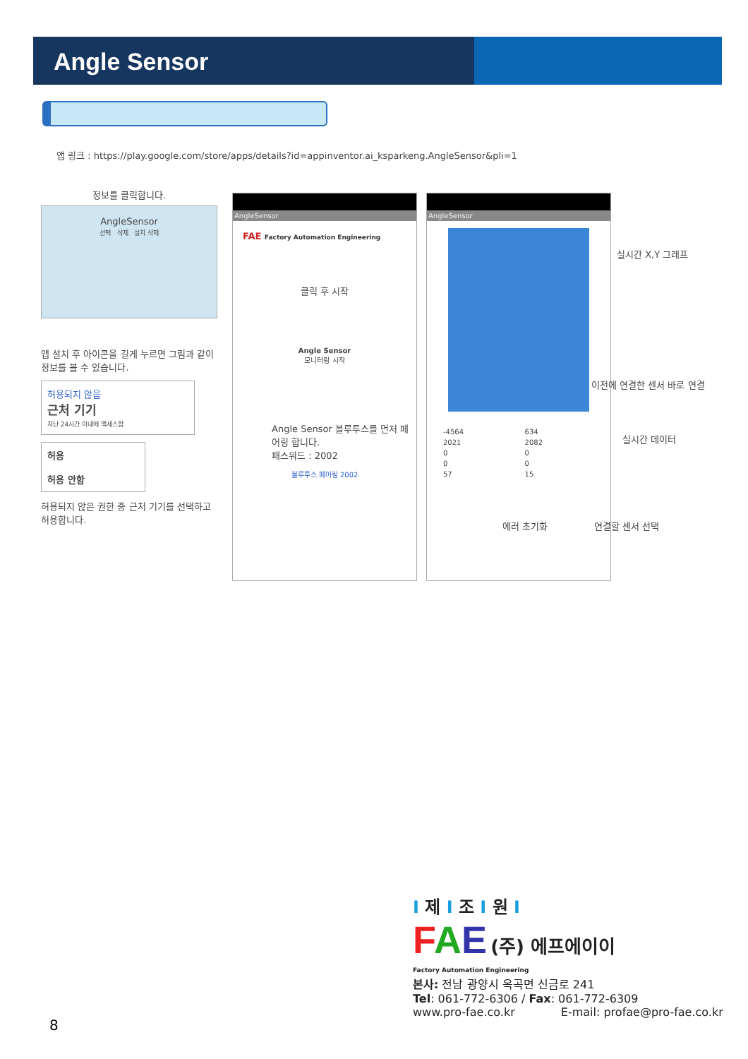Angle Sensor
앱 링크 : https://play.google.com/store/apps/details?id=appinventor.ai_ksparkeng.AngleSensor&pli=1
정보를 클릭합니다.
AngleSensor
선택 삭제 설치 삭제
앱 설치 후 아이콘을 길게 누르면 그림과 같이 정보를 볼 수 있습니다.
허용되지 않음
근처 기기
지난 24시간 이내에 액세스함
허용
허용 안함
허용되지 않은 권한 중 근처 기기를 선택하고 허용합니다.
AngleSensor
FAE Factory Automation Engineering
클릭 후 시작
Angle Sensor
모니터링 시작
Angle Sensor 블루투스를 먼저 페어링 합니다.
패스워드 : 2002
블루투스 페어링 2002
AngleSensor
| -4564 | 634 |
| 2021 | 2082 |
| 0 | 0 |
| 0 | 0 |
| 57 | 15 |
실시간 X,Y 그래프
이전에 연결한 센서 바로 연결
실시간 데이터
에러 초기화 연결할 센서 선택
I 제 I 조 I 원 I
FAE (주) 에프에이이
Factory Automation Engineering
본사: 전남 광양시 옥곡면 신금로 241
Tel: 061-772-6306 / Fax: 061-772-6309
www.pro-fae.co.kr E-mail: profae@pro-fae.co.kr
8